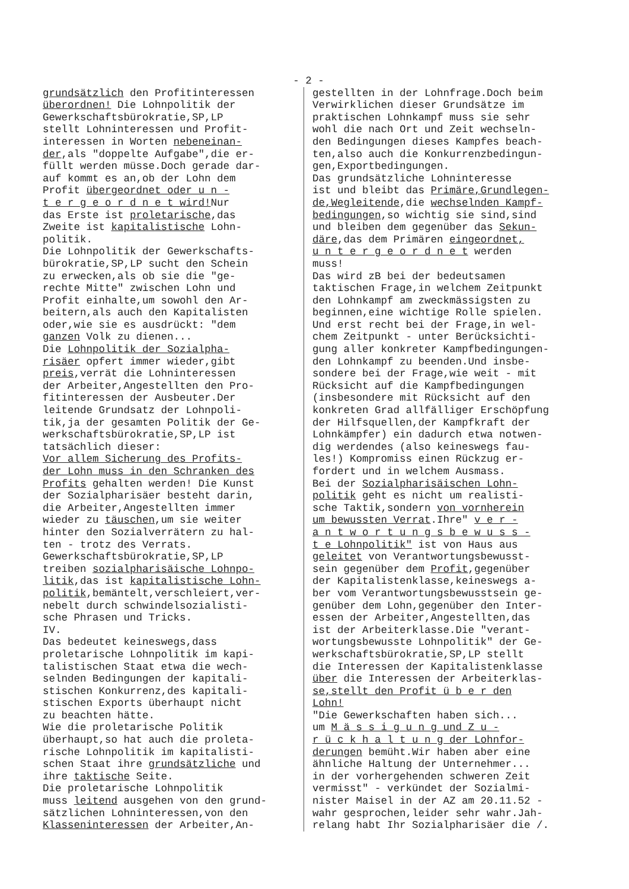- 2 -
grundsätzlich den Profitinteressen überordnen! Die Lohnpolitik der Gewerkschaftsbürokratie,SP,LP stellt Lohninteressen und Profit- interessen in Worten nebeneinan- der,als "doppelte Aufgabe",die er- füllt werden müsse.Doch gerade dar- auf kommt es an,ob der Lohn dem Profit übergeordnet oder u n - t e r g e o r d n e t wird!Nur das Erste ist proletarische,das Zweite ist kapitalistische Lohn- politik. Die Lohnpolitik der Gewerkschafts- bürokratie,SP,LP sucht den Schein zu erwecken,als ob sie die "ge- rechte Mitte" zwischen Lohn und Profit einhalte,um sowohl den Ar- beitern,als auch den Kapitalisten oder,wie sie es ausdrückt: "dem ganzen Volk zu dienen... Die Lohnpolitik der Sozialpha- risäer opfert immer wieder,gibt preis,verrät die Lohninteressen der Arbeiter,Angestellten den Pro- fitinteressen der Ausbeuter.Der leitende Grundsatz der Lohnpoli- tik,ja der gesamten Politik der Ge- werkschaftsbürokratie,SP,LP ist tatsächlich dieser: Vor allem Sicherung des Profits- der Lohn muss in den Schranken des Profits gehalten werden! Die Kunst der Sozialpharisäer besteht darin, die Arbeiter,Angestellten immer wieder zu täuschen,um sie weiter hinter den Sozialverrätern zu hal- ten - trotz des Verrats. Gewerkschaftsbürokratie,SP,LP treiben sozialpharisäische Lohnpo- litik,das ist kapitalistische Lohn- politik,bemäntelt,verschleiert,ver- nebelt durch schwindelsozialisti- sche Phrasen und Tricks. IV. Das bedeutet keineswegs,dass proletarische Lohnpolitik im kapi- talistischen Staat etwa die wech- selnden Bedingungen der kapitali- stischen Konkurrenz,des kapitali- stischen Exports überhaupt nicht zu beachten hätte. Wie die proletarische Politik überhaupt,so hat auch die proleta- rische Lohnpolitik im kapitalisti- schen Staat ihre grundsätzliche und ihre taktische Seite. Die proletarische Lohnpolitik muss leitend ausgehen von den grund- sätzlichen Lohninteressen,von den Klasseninteressen der Arbeiter,An-
gestellten in der Lohnfrage.Doch beim Verwirklichen dieser Grundsätze im praktischen Lohnkampf muss sie sehr wohl die nach Ort und Zeit wechseln- den Bedingungen dieses Kampfes beach- ten,also auch die Konkurrenzbedingun- gen,Exportbedingungen. Das grundsätzliche Lohninteresse ist und bleibt das Primäre,Grundlegen- de,Wegleitende,die wechselnden Kampf- bedingungen,so wichtig sie sind,sind und bleiben dem gegenüber das Sekun- däre,das dem Primären eingeordnet, u n t e r g e o r d n e t werden muss! Das wird zB bei der bedeutsamen taktischen Frage,in welchem Zeitpunkt den Lohnkampf am zweckmässigsten zu beginnen,eine wichtige Rolle spielen. Und erst recht bei der Frage,in wel- chem Zeitpunkt - unter Berücksichti- gung aller konkreter Kampfbedingungen- den Lohnkampf zu beenden.Und insbe- sondere bei der Frage,wie weit - mit Rücksicht auf die Kampfbedingungen (insbesondere mit Rücksicht auf den konkreten Grad allfälliger Erschöpfung der Hilfsquellen,der Kampfkraft der Lohnkämpfer) ein dadurch etwa notwen- dig werdendes (also keineswegs fau- les!) Kompromiss einen Rückzug er- fordert und in welchem Ausmass. Bei der Sozialpharisäischen Lohn- politik geht es nicht um realisti- sche Taktik,sondern von vornherein um bewussten Verrat.Ihre" v e r - a n t w o r t u n g s b e w u s s - t e Lohnpolitik" ist von Haus aus geleitet von Verantwortungsbewusst- sein gegenüber dem Profit,gegenüber der Kapitalistenklasse,keineswegs a- ber vom Verantwortungsbewusstsein ge- genüber dem Lohn,gegenüber den Inter- essen der Arbeiter,Angestellten,das ist der Arbeiterklasse.Die "verant- wortungsbewusste Lohnpolitik" der Ge- werkschaftsbürokratie,SP,LP stellt die Interessen der Kapitalistenklasse über die Interessen der Arbeiterklas- se,stellt den Profit ü b e r den Lohn! "Die Gewerkschaften haben sich... um M ä s s i g u n g und Z u - r ü c k h a l t u n g der Lohnfor- derungen bemüht.Wir haben aber eine ähnliche Haltung der Unternehmer... in der vorhergehenden schweren Zeit vermisst" - verkündet der Sozialmi- nister Maisel in der AZ am 20.11.52 - wahr gesprochen,leider sehr wahr.Jah- relang habt Ihr Sozialpharisäer die /.